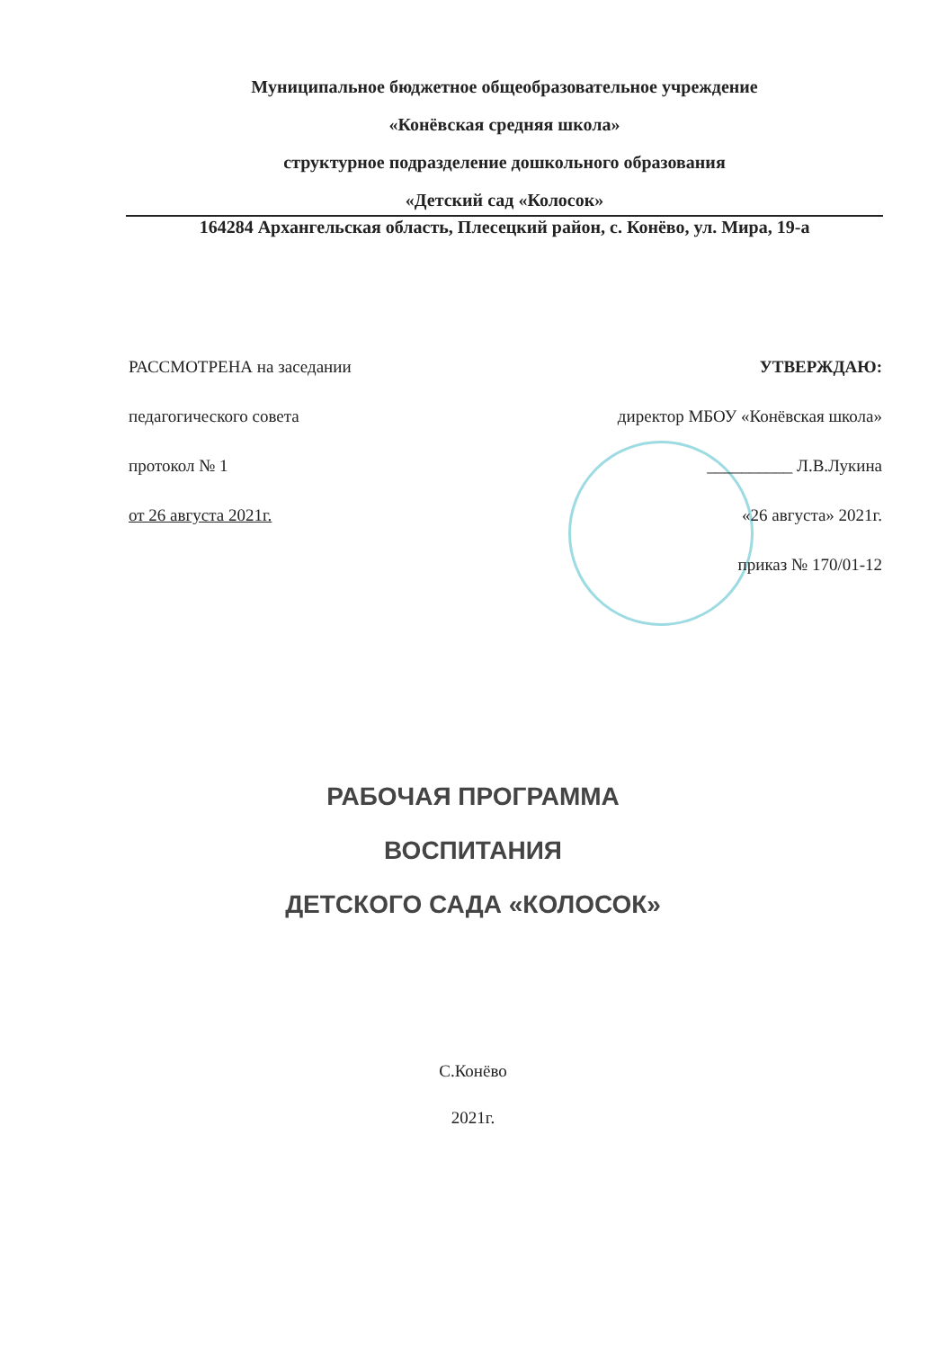Муниципальное бюджетное общеобразовательное учреждение
«Конёвская средняя школа»
структурное подразделение дошкольного образования
«Детский сад «Колосок»
164284 Архангельская область, Плесецкий район, с. Конёво, ул. Мира, 19-а
РАССМОТРЕНА на заседании
педагогического совета
протокол № 1
от 26 августа 2021г.
УТВЕРЖДАЮ:
директор МБОУ «Конёвская школа»
__________ Л.В.Лукина
«26 августа» 2021г.
приказ № 170/01-12
РАБОЧАЯ ПРОГРАММА
ВОСПИТАНИЯ
ДЕТСКОГО САДА «КОЛОСОК»
С.Конёво
2021г.